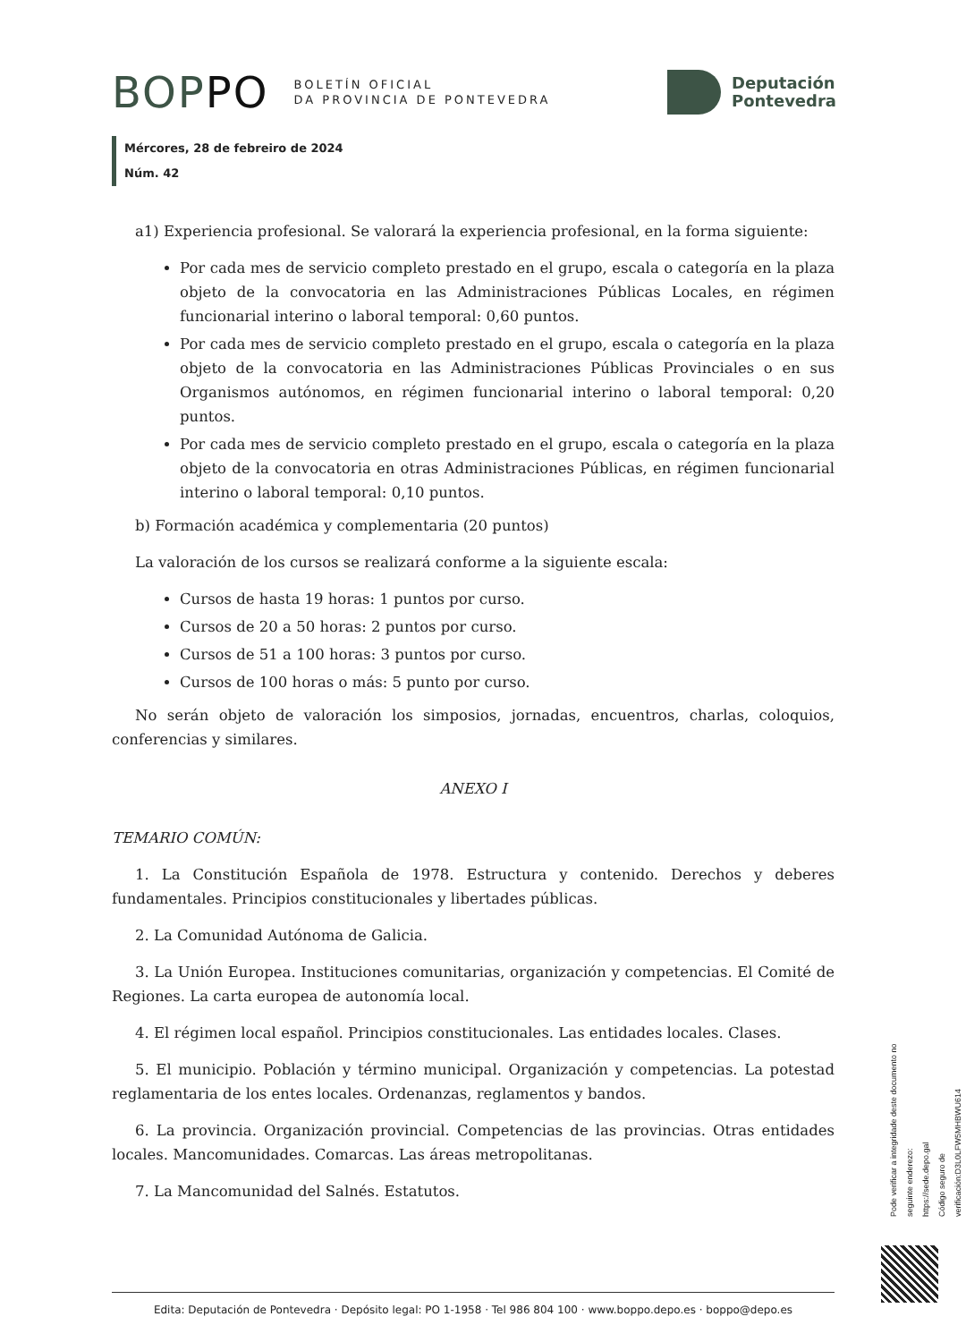BOPPO
BOLETÍN OFICIAL
DA PROVINCIA DE PONTEVEDRA
Deputación
Pontevedra
Mércores, 28 de febreiro de 2024
Núm. 42
a1) Experiencia profesional. Se valorará la experiencia profesional, en la forma siguiente:
Por cada mes de servicio completo prestado en el grupo, escala o categoría en la plaza objeto de la convocatoria en las Administraciones Públicas Locales, en régimen funcionarial interino o laboral temporal: 0,60 puntos.
Por cada mes de servicio completo prestado en el grupo, escala o categoría en la plaza objeto de la convocatoria en las Administraciones Públicas Provinciales o en sus Organismos autónomos, en régimen funcionarial interino o laboral temporal: 0,20 puntos.
Por cada mes de servicio completo prestado en el grupo, escala o categoría en la plaza objeto de la convocatoria en otras Administraciones Públicas, en régimen funcionarial interino o laboral temporal: 0,10 puntos.
b) Formación académica y complementaria (20 puntos)
La valoración de los cursos se realizará conforme a la siguiente escala:
Cursos de hasta 19 horas: 1 puntos por curso.
Cursos de 20 a 50 horas: 2 puntos por curso.
Cursos de 51 a 100 horas: 3 puntos por curso.
Cursos de 100 horas o más: 5 punto por curso.
No serán objeto de valoración los simposios, jornadas, encuentros, charlas, coloquios, conferencias y similares.
ANEXO I
TEMARIO COMÚN:
1. La Constitución Española de 1978. Estructura y contenido. Derechos y deberes fundamentales. Principios constitucionales y libertades públicas.
2. La Comunidad Autónoma de Galicia.
3. La Unión Europea. Instituciones comunitarias, organización y competencias. El Comité de Regiones. La carta europea de autonomía local.
4. El régimen local español. Principios constitucionales. Las entidades locales. Clases.
5. El municipio. Población y término municipal. Organización y competencias. La potestad reglamentaria de los entes locales. Ordenanzas, reglamentos y bandos.
6. La provincia. Organización provincial. Competencias de las provincias. Otras entidades locales. Mancomunidades. Comarcas. Las áreas metropolitanas.
7. La Mancomunidad del Salnés. Estatutos.
Pode verificar a integridade deste documento no seguinte enderezo:
https://sede.depo.gal
Código seguro de verificación:D3L0LFW5MHBWU614
Edita: Deputación de Pontevedra · Depósito legal: PO 1-1958 · Tel 986 804 100 · www.boppo.depo.es · boppo@depo.es